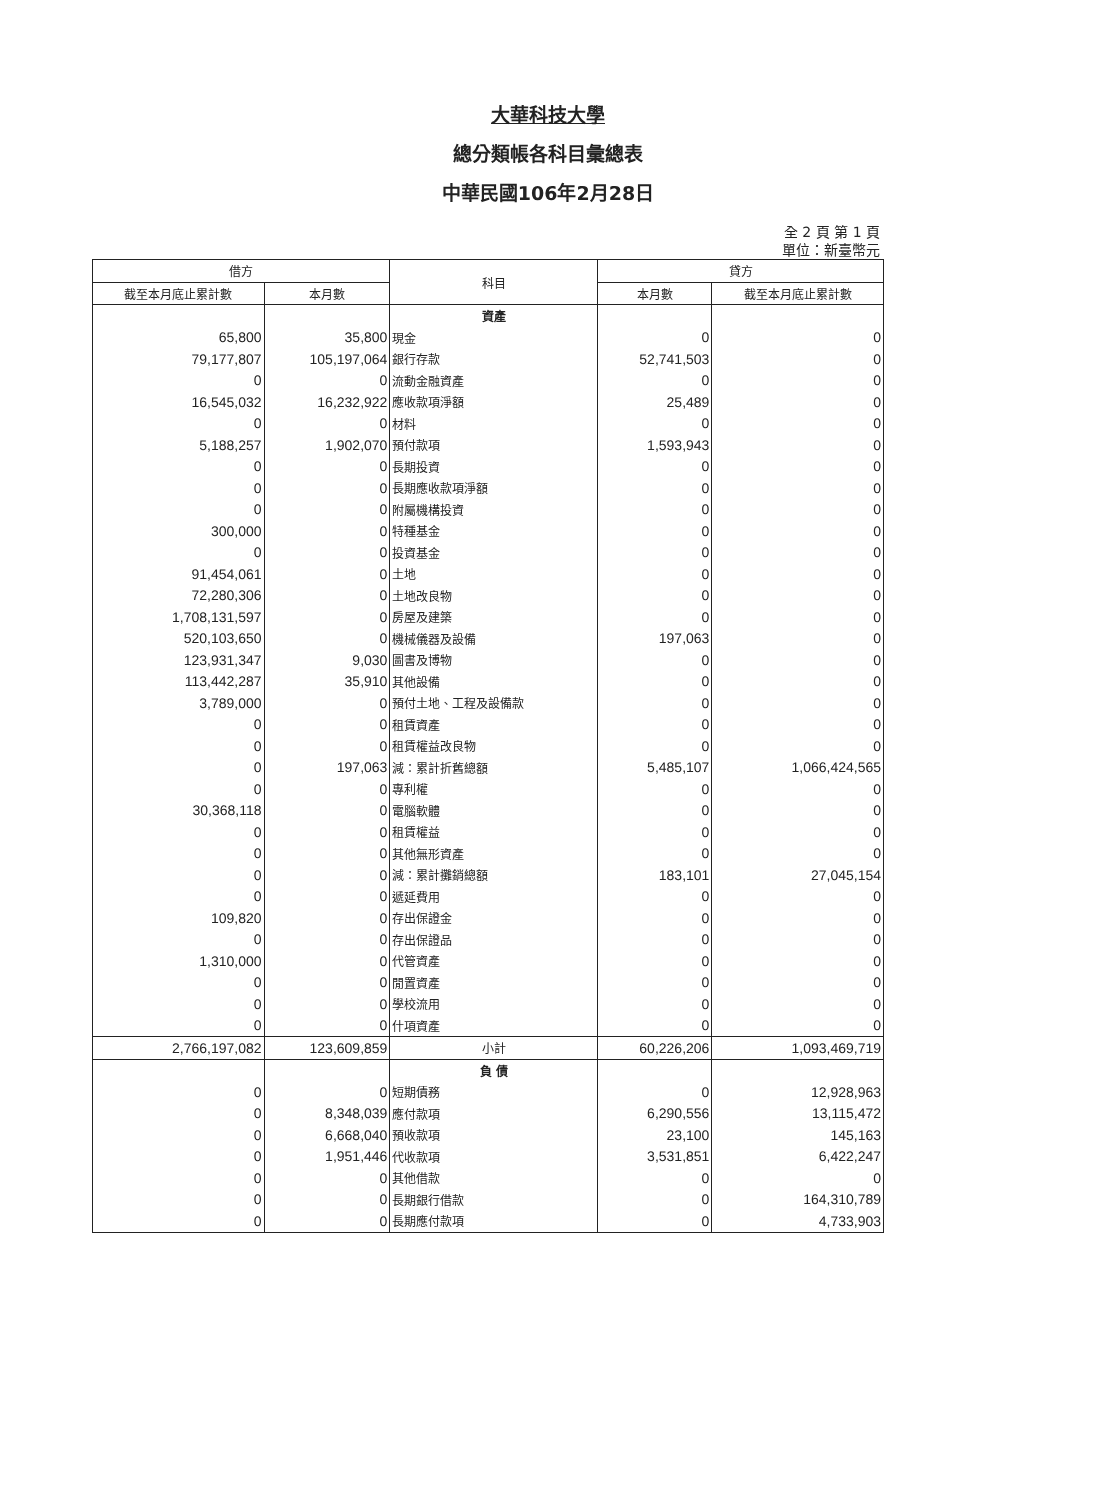大華科技大學
總分類帳各科目彙總表
中華民國106年2月28日
全 2 頁 第 1 頁
單位：新臺幣元
| 借方 | | 科目 | 貸方 | |
| --- | --- | --- | --- | --- |
| 截至本月底止累計數 | 本月數 | | 本月數 | 截至本月底止累計數 |
| | | 資產 | | |
| 65,800 | 35,800 | 現金 | 0 | 0 |
| 79,177,807 | 105,197,064 | 銀行存款 | 52,741,503 | 0 |
| 0 | 0 | 流動金融資產 | 0 | 0 |
| 16,545,032 | 16,232,922 | 應收款項淨額 | 25,489 | 0 |
| 0 | 0 | 材料 | 0 | 0 |
| 5,188,257 | 1,902,070 | 預付款項 | 1,593,943 | 0 |
| 0 | 0 | 長期投資 | 0 | 0 |
| 0 | 0 | 長期應收款項淨額 | 0 | 0 |
| 0 | 0 | 附屬機構投資 | 0 | 0 |
| 300,000 | 0 | 特種基金 | 0 | 0 |
| 0 | 0 | 投資基金 | 0 | 0 |
| 91,454,061 | 0 | 土地 | 0 | 0 |
| 72,280,306 | 0 | 土地改良物 | 0 | 0 |
| 1,708,131,597 | 0 | 房屋及建築 | 0 | 0 |
| 520,103,650 | 0 | 機械儀器及設備 | 197,063 | 0 |
| 123,931,347 | 9,030 | 圖書及博物 | 0 | 0 |
| 113,442,287 | 35,910 | 其他設備 | 0 | 0 |
| 3,789,000 | 0 | 預付土地、工程及設備款 | 0 | 0 |
| 0 | 0 | 租賃資產 | 0 | 0 |
| 0 | 0 | 租賃權益改良物 | 0 | 0 |
| 0 | 197,063 | 減：累計折舊總額 | 5,485,107 | 1,066,424,565 |
| 0 | 0 | 專利權 | 0 | 0 |
| 30,368,118 | 0 | 電腦軟體 | 0 | 0 |
| 0 | 0 | 租賃權益 | 0 | 0 |
| 0 | 0 | 其他無形資產 | 0 | 0 |
| 0 | 0 | 減：累計攤銷總額 | 183,101 | 27,045,154 |
| 0 | 0 | 遞延費用 | 0 | 0 |
| 109,820 | 0 | 存出保證金 | 0 | 0 |
| 0 | 0 | 存出保證品 | 0 | 0 |
| 1,310,000 | 0 | 代管資產 | 0 | 0 |
| 0 | 0 | 閒置資產 | 0 | 0 |
| 0 | 0 | 學校流用 | 0 | 0 |
| 0 | 0 | 什項資產 | 0 | 0 |
| 2,766,197,082 | 123,609,859 | 小計 | 60,226,206 | 1,093,469,719 |
| | | 負 債 | | |
| 0 | 0 | 短期債務 | 0 | 12,928,963 |
| 0 | 8,348,039 | 應付款項 | 6,290,556 | 13,115,472 |
| 0 | 6,668,040 | 預收款項 | 23,100 | 145,163 |
| 0 | 1,951,446 | 代收款項 | 3,531,851 | 6,422,247 |
| 0 | 0 | 其他借款 | 0 | 0 |
| 0 | 0 | 長期銀行借款 | 0 | 164,310,789 |
| 0 | 0 | 長期應付款項 | 0 | 4,733,903 |